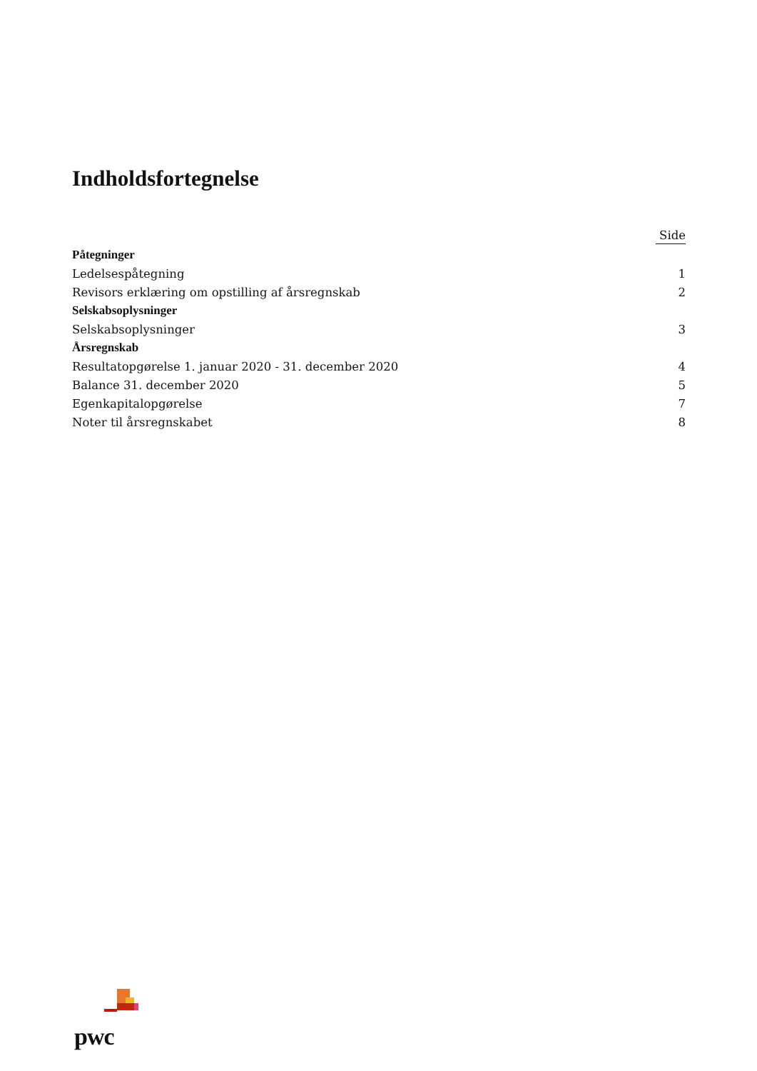Indholdsfortegnelse
| | Side |
| --- | --- |
| Påtegninger | |
| Ledelsespåtegning | 1 |
| Revisors erklæring om opstilling af årsregnskab | 2 |
| Selskabsoplysninger | |
| Selskabsoplysninger | 3 |
| Årsregnskab | |
| Resultatopgørelse 1. januar 2020 - 31. december 2020 | 4 |
| Balance 31. december 2020 | 5 |
| Egenkapitalopgørelse | 7 |
| Noter til årsregnskabet | 8 |
pwc